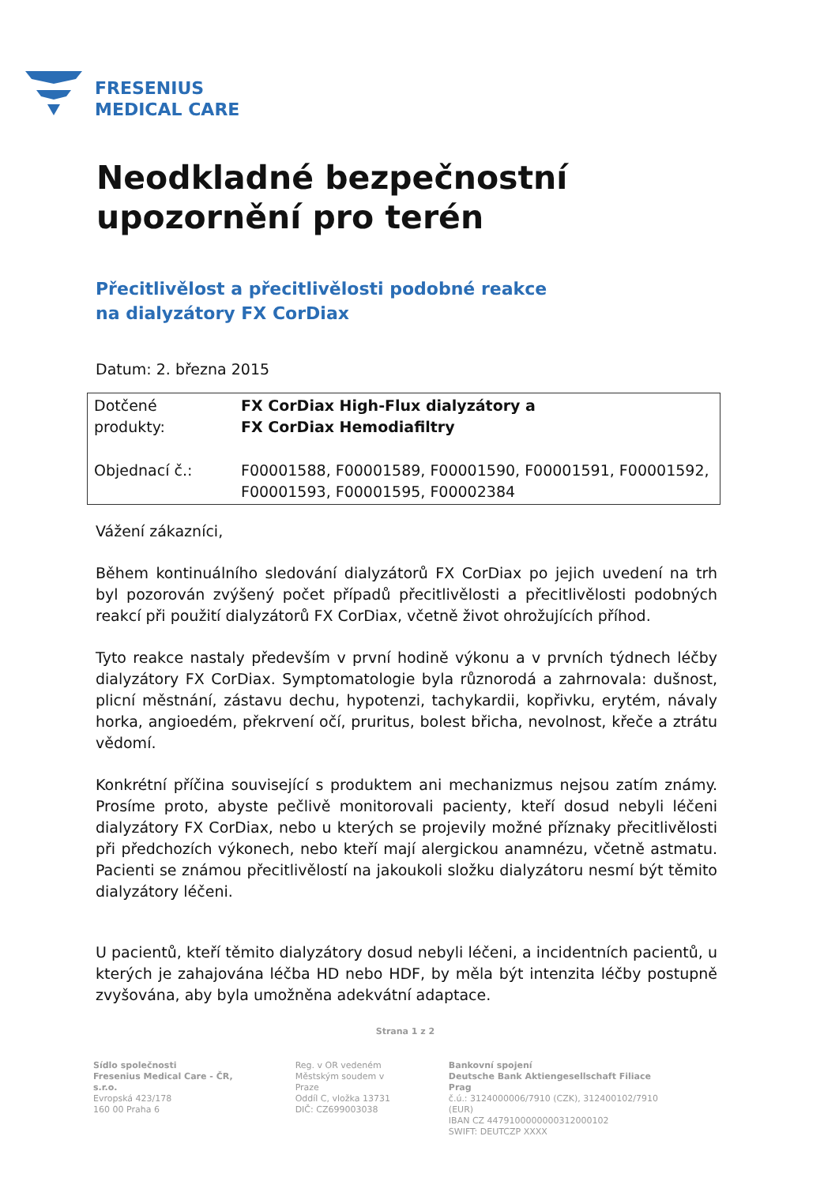FRESENIUS
MEDICAL CARE
Neodkladné bezpečnostní upozornění pro terén
Přecitlivělost a přecitlivělosti podobné reakce
na dialyzátory FX CorDiax
Datum: 2. března 2015
| Dotčené produkty: | FX CorDiax High-Flux dialyzátory a FX CorDiax Hemodiafiltry |
| Objednací č.: | F00001588, F00001589, F00001590, F00001591, F00001592, F00001593, F00001595, F00002384 |
Vážení zákazníci,
Během kontinuálního sledování dialyzátorů FX CorDiax po jejich uvedení na trh byl pozorován zvýšený počet případů přecitlivělosti a přecitlivělosti podobných reakcí při použití dialyzátorů FX CorDiax, včetně život ohrožujících příhod.
Tyto reakce nastaly především v první hodině výkonu a v prvních týdnech léčby dialyzátory FX CorDiax. Symptomatologie byla různorodá a zahrnovala: dušnost, plicní městnání, zástavu dechu, hypotenzi, tachykardii, kopřivku, erytém, návaly horka, angioedém, překrvení očí, pruritus, bolest břicha, nevolnost, křeče a ztrátu vědomí.
Konkrétní příčina související s produktem ani mechanizmus nejsou zatím známy. Prosíme proto, abyste pečlivě monitorovali pacienty, kteří dosud nebyli léčeni dialyzátory FX CorDiax, nebo u kterých se projevily možné příznaky přecitlivělosti při předchozích výkonech, nebo kteří mají alergickou anamnézu, včetně astmatu. Pacienti se známou přecitlivělostí na jakoukoli složku dialyzátoru nesmí být těmito dialyzátory léčeni.
U pacientů, kteří těmito dialyzátory dosud nebyli léčeni, a incidentních pacientů, u kterých je zahajována léčba HD nebo HDF, by měla být intenzita léčby postupně zvyšována, aby byla umožněna adekvátní adaptace.
Strana 1 z 2
Sídlo společnosti
Fresenius Medical Care - ČR, s.r.o.
Evropská 423/178
160 00 Praha 6
Reg. v OR vedeném
Městským soudem v Praze
Oddíl C, vložka 13731
DIČ: CZ699003038
Bankovní spojení
Deutsche Bank Aktiengesellschaft Filiace Prag
č.ú.: 3124000006/7910 (CZK), 312400102/7910 (EUR)
IBAN CZ 4479100000000312000102
SWIFT: DEUTCZP XXXX